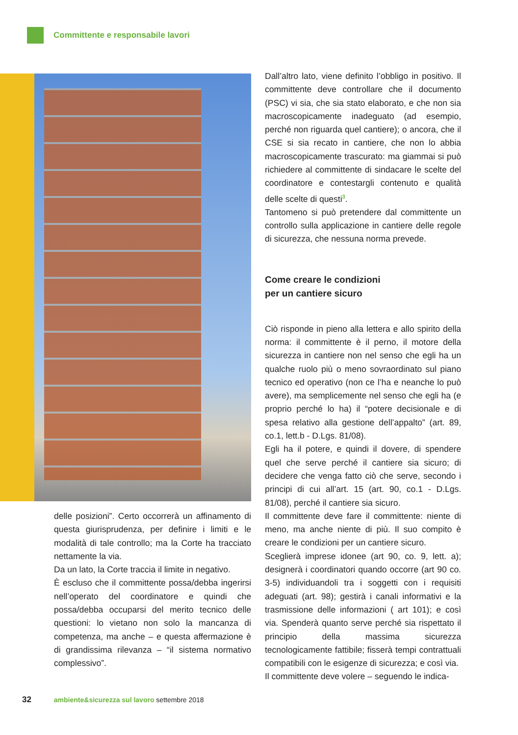Committente e responsabile lavori
Dall’altro lato, viene definito l’obbligo in positivo. Il committente deve controllare che il documento (PSC) vi sia, che sia stato elaborato, e che non sia macroscopicamente inadeguato (ad esempio, perché non riguarda quel cantiere); o ancora, che il CSE si sia recato in cantiere, che non lo abbia macroscopicamente trascurato: ma giammai si può richiedere al committente di sindacare le scelte del coordinatore e contestargli contenuto e qualità delle scelte di questi<sup>3</sup>.
Tantomeno si può pretendere dal committente un controllo sulla applicazione in cantiere delle regole di sicurezza, che nessuna norma prevede.
Come creare le condizioni
per un cantiere sicuro
Ciò risponde in pieno alla lettera e allo spirito della norma: il committente è il perno, il motore della sicurezza in cantiere non nel senso che egli ha un qualche ruolo più o meno sovraordinato sul piano tecnico ed operativo (non ce l’ha e neanche lo può avere), ma semplicemente nel senso che egli ha (e proprio perché lo ha) il “potere decisionale e di spesa relativo alla gestione dell’appalto” (art. 89, co.1, lett.b - D.Lgs. 81/08).
Egli ha il potere, e quindi il dovere, di spendere quel che serve perché il cantiere sia sicuro; di decidere che venga fatto ciò che serve, secondo i principi di cui all’art. 15 (art. 90, co.1 - D.Lgs. 81/08), perché il cantiere sia sicuro.
Il committente deve fare il committente: niente di meno, ma anche niente di più. Il suo compito è creare le condizioni per un cantiere sicuro.
Sceglierà imprese idonee (art 90, co. 9, lett. a); designerà i coordinatori quando occorre (art 90 co. 3-5) individuandoli tra i soggetti con i requisiti adeguati (art. 98); gestirà i canali informativi e la trasmissione delle informazioni ( art 101); e così via. Spenderà quanto serve perché sia rispettato il principio della massima sicurezza tecnologicamente fattibile; fisserà tempi contrattuali compatibili con le esigenze di sicurezza; e così via.
Il committente deve volere – seguendo le indica-
delle posizioni”. Certo occorrerà un affinamento di questa giurisprudenza, per definire i limiti e le modalità di tale controllo; ma la Corte ha tracciato nettamente la via.
Da un lato, la Corte traccia il limite in negativo.
È escluso che il committente possa/debba ingerirsi nell’operato del coordinatore e quindi che possa/debba occuparsi del merito tecnico delle questioni: lo vietano non solo la mancanza di competenza, ma anche – e questa affermazione è di grandissima rilevanza – “il sistema normativo complessivo”.
32 ambiente&sicurezza sul lavoro settembre 2018